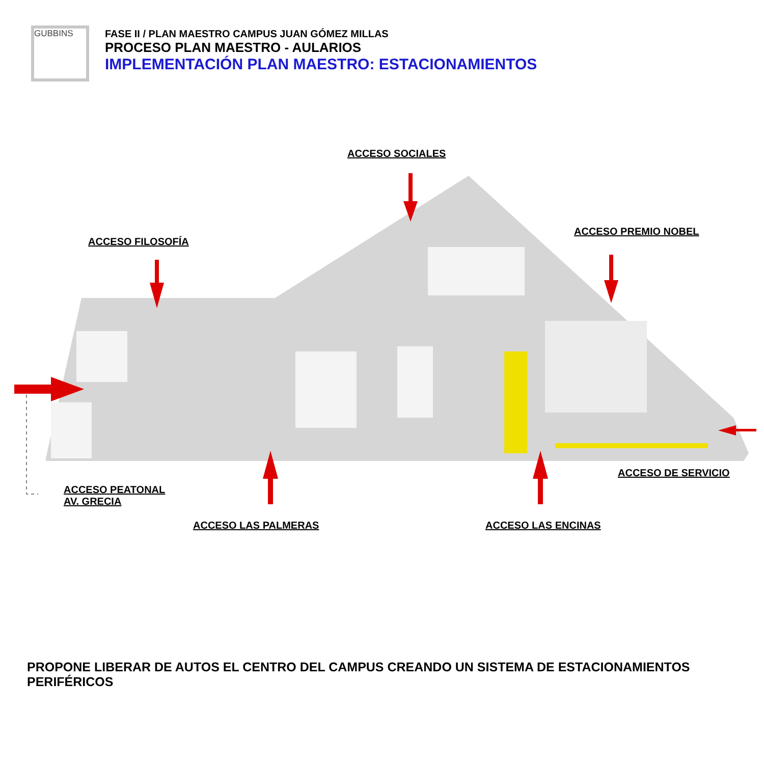GUBBINS
FASE II / PLAN MAESTRO CAMPUS JUAN GÓMEZ MILLAS
PROCESO PLAN MAESTRO - AULARIOS
IMPLEMENTACIÓN PLAN MAESTRO: ESTACIONAMIENTOS
ACCESO SOCIALES
ACCESO FILOSOFÍA
ACCESO PREMIO NOBEL
ACCESO DE SERVICIO
ACCESO PEATONAL
AV. GRECIA
ACCESO LAS PALMERAS ACCESO LAS ENCINAS
PROPONE LIBERAR DE AUTOS EL CENTRO DEL CAMPUS CREANDO UN SISTEMA DE ESTACIONAMIENTOS PERIFÉRICOS